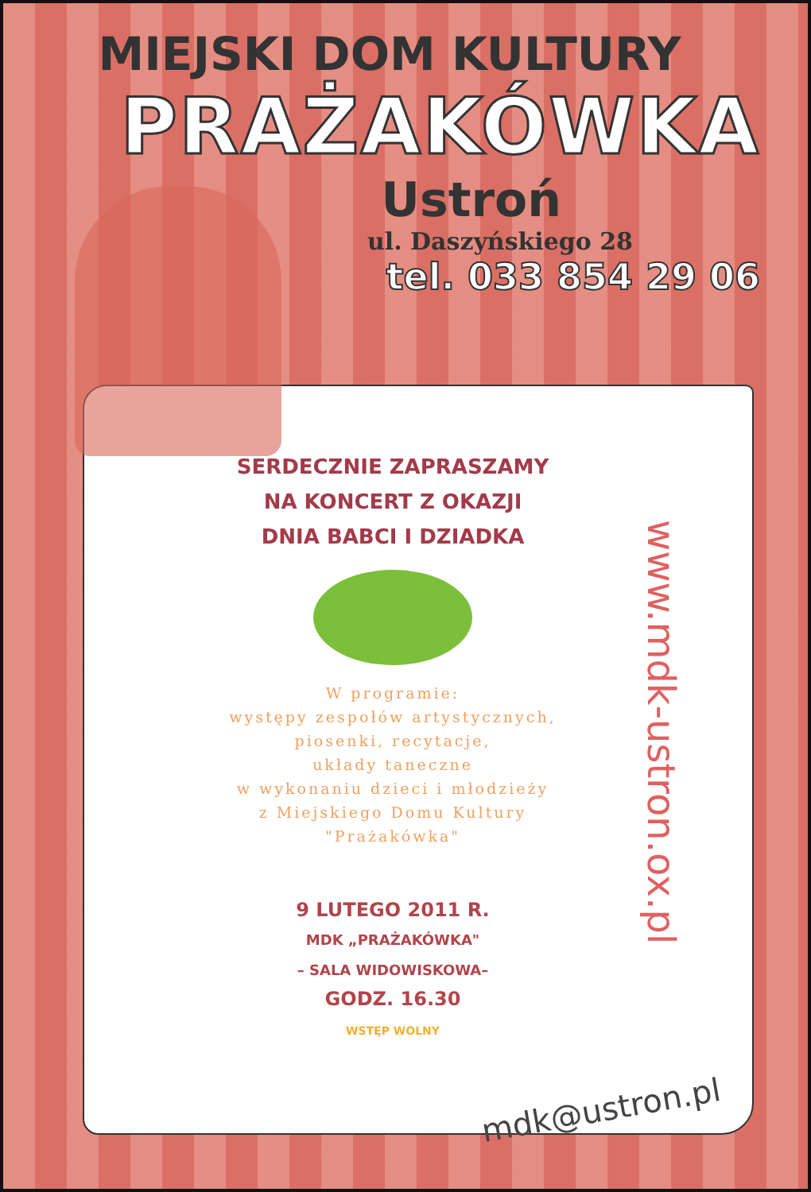MIEJSKI DOM KULTURY
PRAŻAKÓWKA
Ustroń
ul. Daszyńskiego 28
tel. 033 854 29 06
SERDECZNIE ZAPRASZAMY
NA KONCERT Z OKAZJI
DNIA BABCI I DZIADKA
W programie:
występy zespołów artystycznych,
piosenki, recytacje,
układy taneczne
w wykonaniu dzieci i młodzieży
z Miejskiego Domu Kultury
"Prażakówka"
9 LUTEGO 2011 R.
MDK „PRAŻAKÓWKA"
– SALA WIDOWISKOWA–
GODZ. 16.30
WSTĘP WOLNY
www.mdk-ustron.ox.pl
mdk@ustron.pl